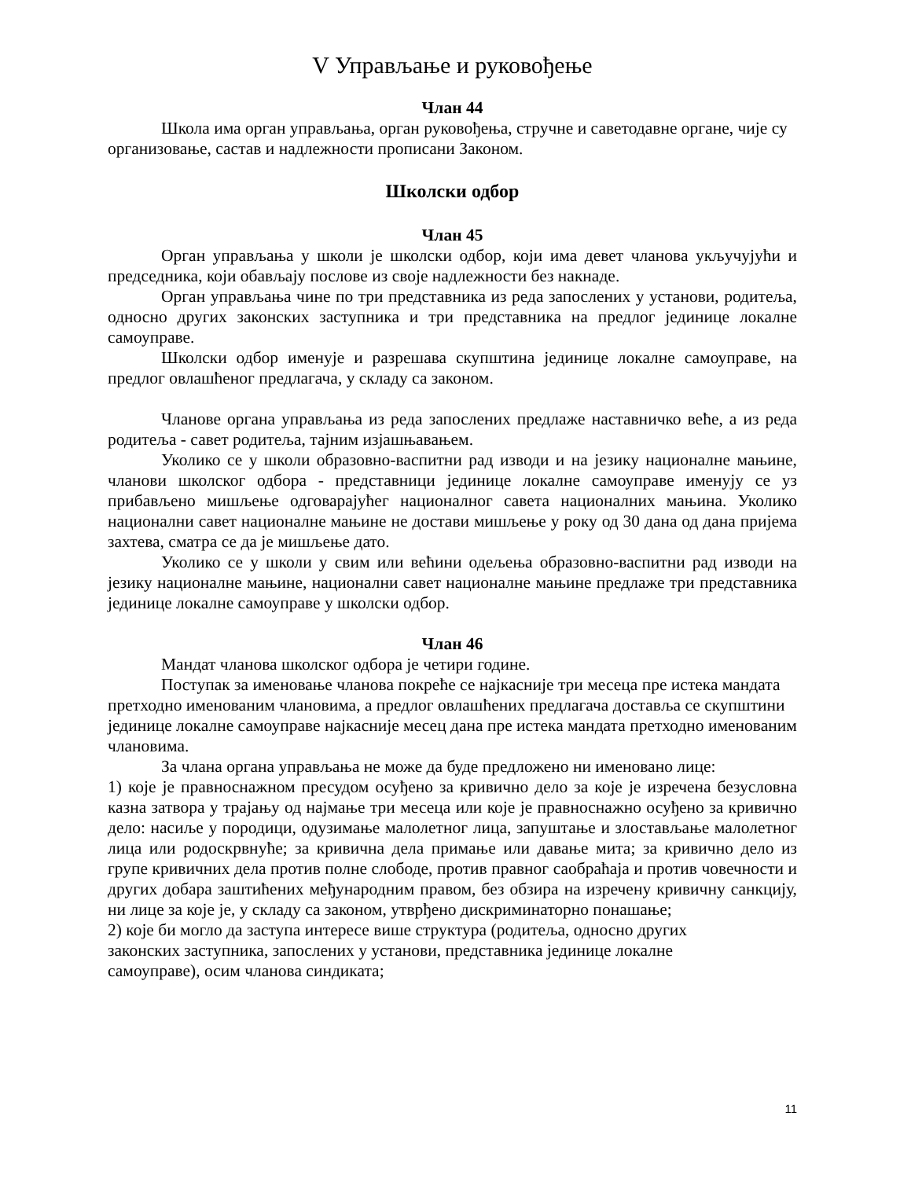V Управљање и руковођење
Члан 44
Школа има орган управљања, орган руковођења, стручне и саветодавне органе, чије су организовање, састав и надлежности прописани Законом.
Школски одбор
Члан 45
Орган управљања у школи је школски одбор, који има девет чланова укључујући и председника, који обављају послове из своје надлежности без накнаде.
Орган управљања чине по три представника из реда запослених у установи, родитеља, односно других законских заступника и три представника на предлог јединице локалне самоуправе.
Школски одбор именује и разрешава скупштина јединице локалне самоуправе, на предлог овлашћеног предлагача, у складу са законом.
Чланове органа управљања из реда запослених предлаже наставничко веће, а из реда родитеља - савет родитеља, тајним изјашњавањем.
Уколико се у школи образовно-васпитни рад изводи и на језику националне мањине, чланови школског одбора - представници јединице локалне самоуправе именују се уз прибављено мишљење одговарајућег националног савета националних мањина. Уколико национални савет националне мањине не достави мишљење у року од 30 дана од дана пријема захтева, сматра се да је мишљење дато.
Уколико се у школи у свим или већини одељења образовно-васпитни рад изводи на језику националне мањине, национални савет националне мањине предлаже три представника јединице локалне самоуправе у школски одбор.
Члан 46
Мандат чланова школског одбора је четири године.
Поступак за именовање чланова покреће се најкасније три месеца пре истека мандата претходно именованим члановима, а предлог овлашћених предлагача достављa се скупштини јединице локалне самоуправе најкасније месец дана пре истека мандата претходно именованим члановима.
За члана органа управљања не може да буде предложено ни именовано лице:
1) које је правноснажном пресудом осуђено за кривично дело за које је изречена безусловна казна затвора у трајању од најмање три месеца или које је правноснажно осуђено за кривично дело: насиље у породици, одузимање малолетног лица, запуштање и злостављање малолетног лица или родоскрвнуће; за кривична дела примање или давање мита; за кривично дело из групе кривичних дела против полне слободе, против правног саобраћаја и против човечности и других добара заштићених међународним правом, без обзира на изречену кривичну санкцију, ни лице за које је, у складу са законом, утврђено дискриминаторно понашање;
2) које би могло да заступа интересе више структура (родитеља, односно других
законских заступника, запослених у установи, представника јединице локалне
самоуправе), осим чланова синдиката;
11